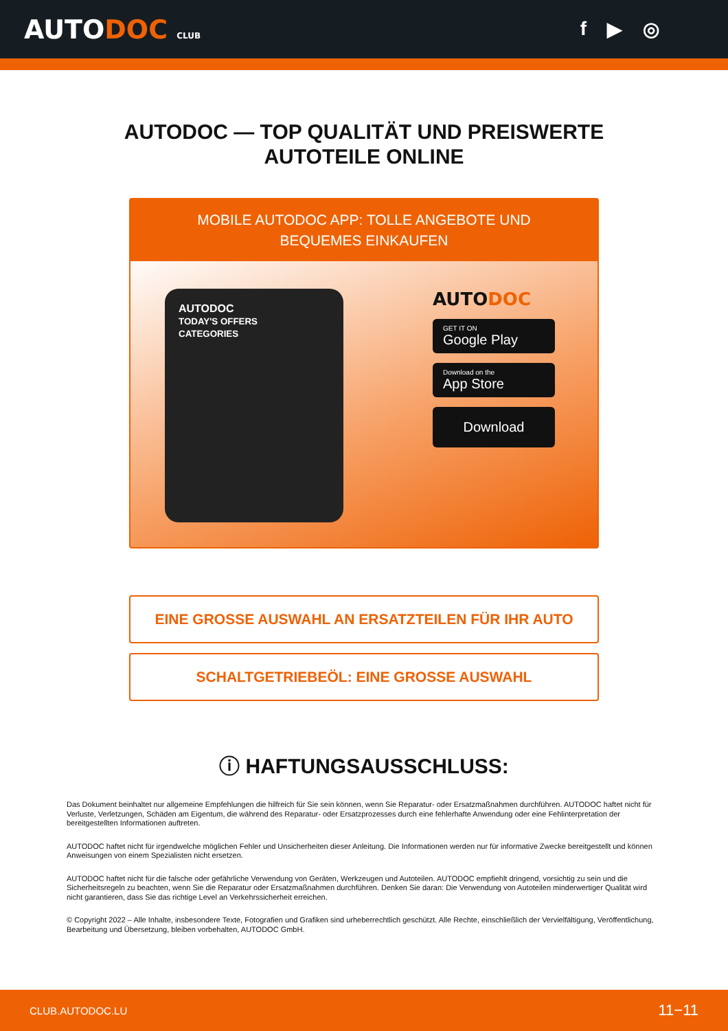AUTODOC CLUB
f ▶ ◎
AUTODOC — TOP QUALITÄT UND PREISWERTE
AUTOTEILE ONLINE
MOBILE AUTODOC APP: TOLLE ANGEBOTE UND BEQUEMES EINKAUFEN
AUTODOC
TODAY'S OFFERS
CATEGORIES
AUTODOC
GET IT ON
Google Play
Download on the
App Store
Download
EINE GROSSE AUSWAHL AN ERSATZTEILEN FÜR IHR AUTO
SCHALTGETRIEBEÖL: EINE GROSSE AUSWAHL
ⓘ HAFTUNGSAUSSCHLUSS:
Das Dokument beinhaltet nur allgemeine Empfehlungen die hilfreich für Sie sein können, wenn Sie Reparatur- oder Ersatzmaßnahmen durchführen. AUTODOC haftet nicht für Verluste, Verletzungen, Schäden am Eigentum, die während des Reparatur- oder Ersatzprozesses durch eine fehlerhafte Anwendung oder eine Fehlinterpretation der bereitgestellten Informationen auftreten.
AUTODOC haftet nicht für irgendwelche möglichen Fehler und Unsicherheiten dieser Anleitung. Die Informationen werden nur für informative Zwecke bereitgestellt und können Anweisungen von einem Spezialisten nicht ersetzen.
AUTODOC haftet nicht für die falsche oder gefährliche Verwendung von Geräten, Werkzeugen und Autoteilen. AUTODOC empfiehlt dringend, vorsichtig zu sein und die Sicherheitsregeln zu beachten, wenn Sie die Reparatur oder Ersatzmaßnahmen durchführen. Denken Sie daran: Die Verwendung von Autoteilen minderwertiger Qualität wird nicht garantieren, dass Sie das richtige Level an Verkehrssicherheit erreichen.
© Copyright 2022 – Alle Inhalte, insbesondere Texte, Fotografien und Grafiken sind urheberrechtlich geschützt. Alle Rechte, einschließlich der Vervielfältigung, Veröffentlichung, Bearbeitung und Übersetzung, bleiben vorbehalten, AUTODOC GmbH.
CLUB.AUTODOC.LU 11−11